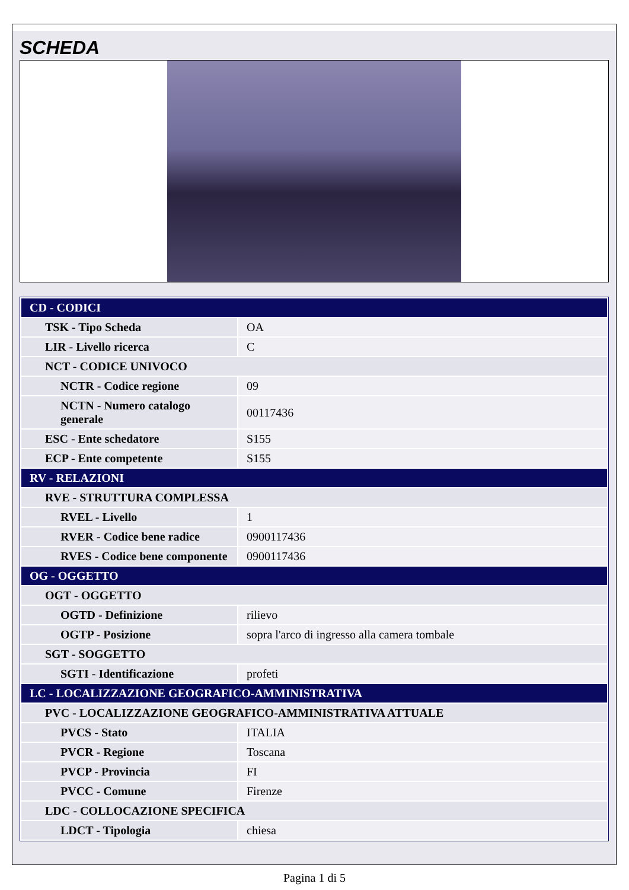SCHEDA
| CD - CODICI | |
| TSK - Tipo Scheda | OA |
| LIR - Livello ricerca | C |
| NCT - CODICE UNIVOCO | |
| NCTR - Codice regione | 09 |
| NCTN - Numero catalogo generale | 00117436 |
| ESC - Ente schedatore | S155 |
| ECP - Ente competente | S155 |
| RV - RELAZIONI | |
| RVE - STRUTTURA COMPLESSA | |
| RVEL - Livello | 1 |
| RVER - Codice bene radice | 0900117436 |
| RVES - Codice bene componente | 0900117436 |
| OG - OGGETTO | |
| OGT - OGGETTO | |
| OGTD - Definizione | rilievo |
| OGTP - Posizione | sopra l'arco di ingresso alla camera tombale |
| SGT - SOGGETTO | |
| SGTI - Identificazione | profeti |
| LC - LOCALIZZAZIONE GEOGRAFICO-AMMINISTRATIVA | |
| PVC - LOCALIZZAZIONE GEOGRAFICO-AMMINISTRATIVA ATTUALE | |
| PVCS - Stato | ITALIA |
| PVCR - Regione | Toscana |
| PVCP - Provincia | FI |
| PVCC - Comune | Firenze |
| LDC - COLLOCAZIONE SPECIFICA | |
| LDCT - Tipologia | chiesa |
Pagina 1 di 5